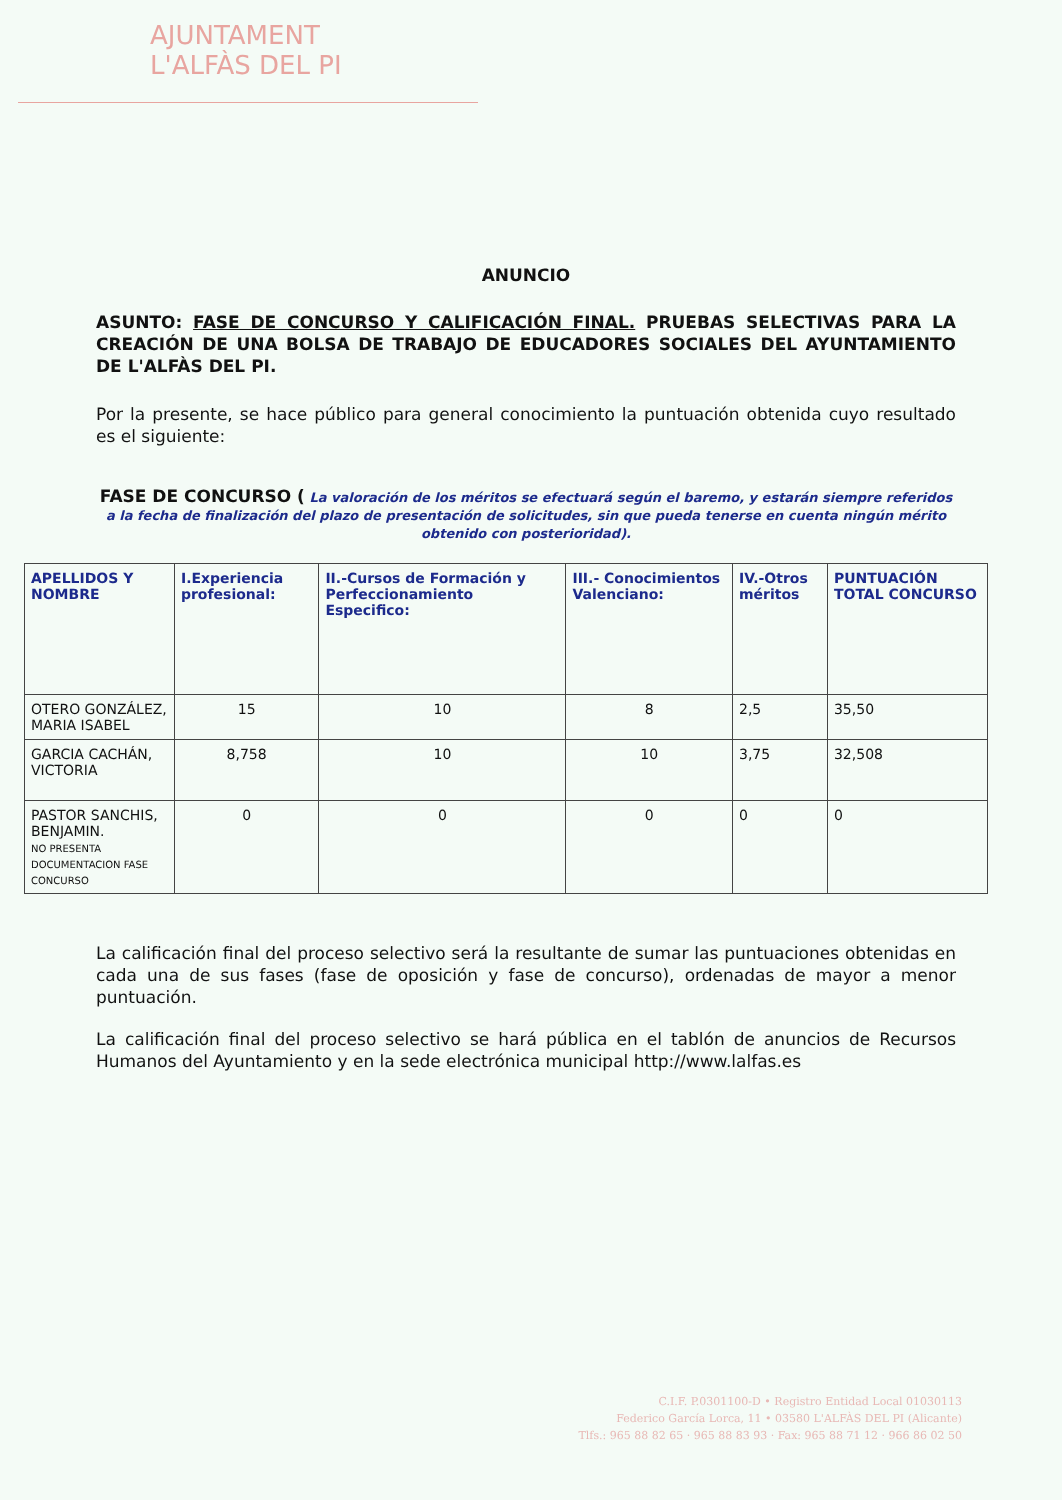AJUNTAMENT
L'ALFÀS DEL PI
ANUNCIO
ASUNTO: FASE DE CONCURSO Y CALIFICACIÓN FINAL. PRUEBAS SELECTIVAS PARA LA CREACIÓN DE UNA BOLSA DE TRABAJO DE EDUCADORES SOCIALES DEL AYUNTAMIENTO DE L'ALFÀS DEL PI.
Por la presente, se hace público para general conocimiento la puntuación obtenida cuyo resultado es el siguiente:
FASE DE CONCURSO ( La valoración de los méritos se efectuará según el baremo, y estarán siempre referidos a la fecha de finalización del plazo de presentación de solicitudes, sin que pueda tenerse en cuenta ningún mérito obtenido con posterioridad).
| APELLIDOS Y NOMBRE | I.Experiencia profesional: | II.-Cursos de Formación y Perfeccionamiento Especifico: | III.- Conocimientos Valenciano: | IV.-Otros méritos | PUNTUACIÓN TOTAL CONCURSO |
| --- | --- | --- | --- | --- | --- |
| OTERO GONZÁLEZ, MARIA ISABEL | 15 | 10 | 8 | 2,5 | 35,50 |
| GARCIA CACHÁN, VICTORIA | 8,758 | 10 | 10 | 3,75 | 32,508 |
| PASTOR SANCHIS, BENJAMIN. NO PRESENTA DOCUMENTACION FASE CONCURSO | 0 | 0 | 0 | 0 | 0 |
La calificación final del proceso selectivo será la resultante de sumar las puntuaciones obtenidas en cada una de sus fases (fase de oposición y fase de concurso), ordenadas de mayor a menor puntuación.
La calificación final del proceso selectivo se hará pública en el tablón de anuncios de Recursos Humanos del Ayuntamiento y en la sede electrónica municipal http://www.lalfas.es
C.I.F. P.0301100-D • Registro Entidad Local 01030113
Federico García Lorca, 11 • 03580 L'ALFÀS DEL PI (Alicante)
Tlfs.: 965 88 82 65 · 965 88 83 93 · Fax: 965 88 71 12 · 966 86 02 50